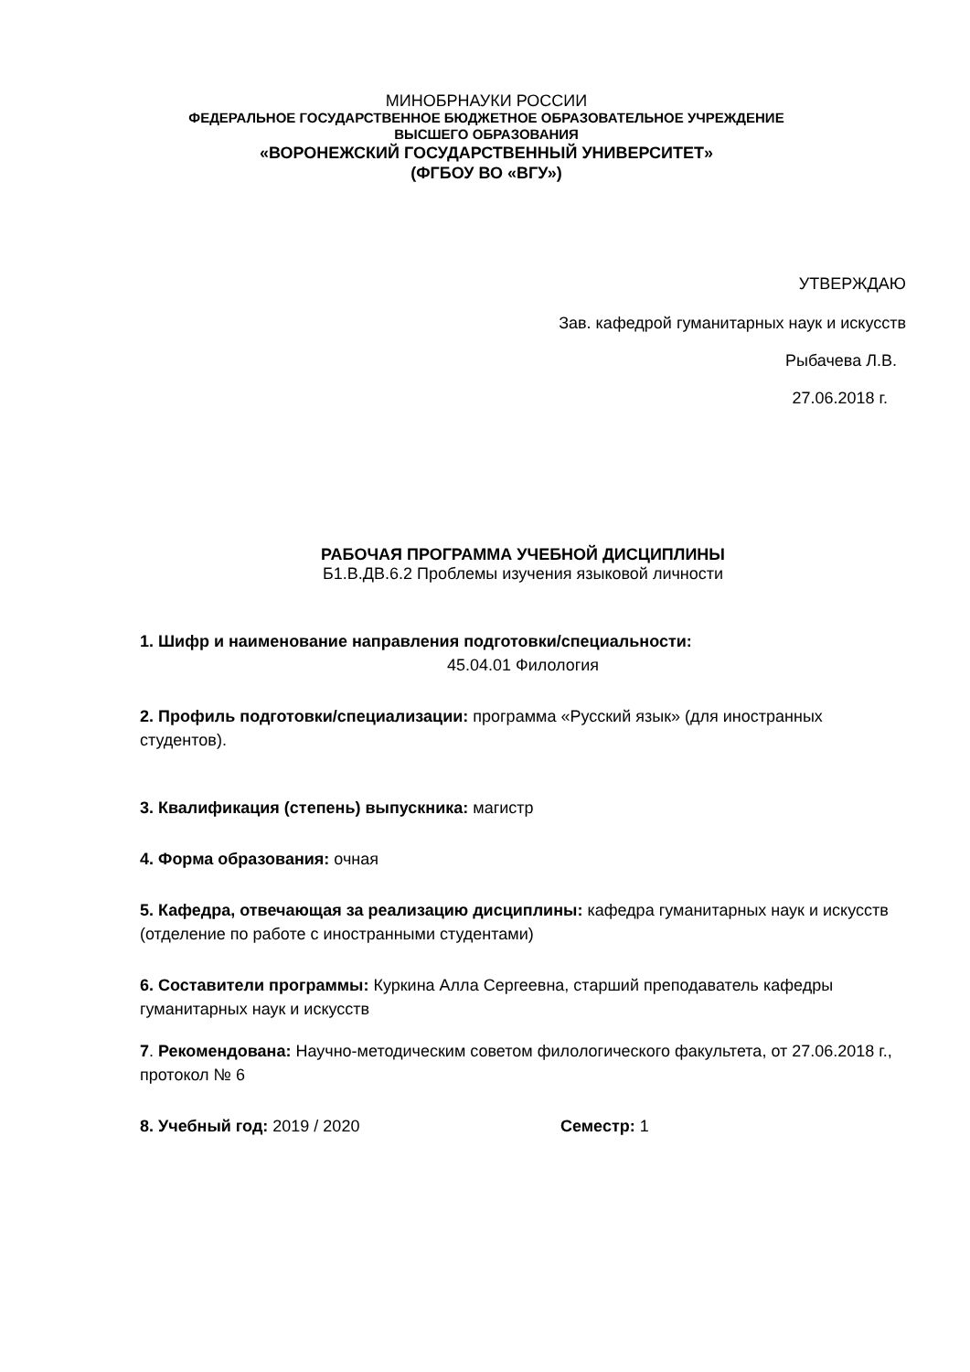МИНОБРНАУКИ РОССИИ
ФЕДЕРАЛЬНОЕ ГОСУДАРСТВЕННОЕ БЮДЖЕТНОЕ ОБРАЗОВАТЕЛЬНОЕ УЧРЕЖДЕНИЕ
ВЫСШЕГО ОБРАЗОВАНИЯ
«ВОРОНЕЖСКИЙ ГОСУДАРСТВЕННЫЙ УНИВЕРСИТЕТ»
(ФГБОУ ВО «ВГУ»)
УТВЕРЖДАЮ
Зав. кафедрой гуманитарных наук и искусств
Рыбачева Л.В.
27.06.2018 г.
РАБОЧАЯ ПРОГРАММА УЧЕБНОЙ ДИСЦИПЛИНЫ
Б1.В.ДВ.6.2 Проблемы изучения языковой личности
1. Шифр и наименование направления подготовки/специальности:
45.04.01 Филология
2. Профиль подготовки/специализации: программа «Русский язык» (для иностранных студентов).
3. Квалификация (степень) выпускника: магистр
4. Форма образования: очная
5. Кафедра, отвечающая за реализацию дисциплины: кафедра гуманитарных наук и искусств (отделение по работе с иностранными студентами)
6. Составители программы: Куркина Алла Сергеевна, старший преподаватель кафедры гуманитарных наук и искусств
7. Рекомендована: Научно-методическим советом филологического факультета, от 27.06.2018 г., протокол № 6
8. Учебный год: 2019 / 2020 Семестр: 1